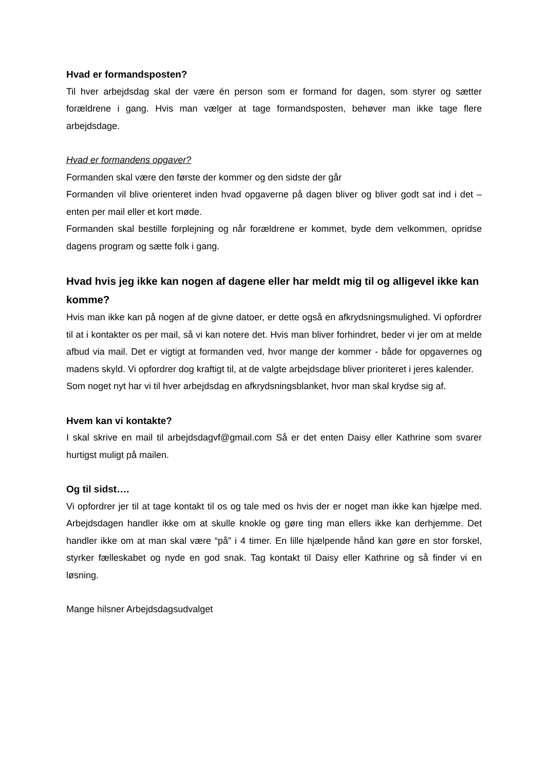Hvad er formandsposten?
Til hver arbejdsdag skal der være én person som er formand for dagen, som styrer og sætter forældrene i gang. Hvis man vælger at tage formandsposten, behøver man ikke tage flere arbejdsdage.
Hvad er formandens opgaver?
Formanden skal være den første der kommer og den sidste der går
Formanden vil blive orienteret inden hvad opgaverne på dagen bliver og bliver godt sat ind i det – enten per mail eller et kort møde.
Formanden skal bestille forplejning og når forældrene er kommet, byde dem velkommen, opridse dagens program og sætte folk i gang.
Hvad hvis jeg ikke kan nogen af dagene eller har meldt mig til og alligevel ikke kan komme?
Hvis man ikke kan på nogen af de givne datoer, er dette også en afkrydsningsmulighed. Vi opfordrer til at i kontakter os per mail, så vi kan notere det. Hvis man bliver forhindret, beder vi jer om at melde afbud via mail. Det er vigtigt at formanden ved, hvor mange der kommer - både for opgavernes og madens skyld. Vi opfordrer dog kraftigt til, at de valgte arbejdsdage bliver prioriteret i jeres kalender.
Som noget nyt har vi til hver arbejdsdag en afkrydsningsblanket, hvor man skal krydse sig af.
Hvem kan vi kontakte?
I skal skrive en mail til arbejdsdagvf@gmail.com Så er det enten Daisy eller Kathrine som svarer hurtigst muligt på mailen.
Og til sidst….
Vi opfordrer jer til at tage kontakt til os og tale med os hvis der er noget man ikke kan hjælpe med. Arbejdsdagen handler ikke om at skulle knokle og gøre ting man ellers ikke kan derhjemme. Det handler ikke om at man skal være “på” i 4 timer. En lille hjælpende hånd kan gøre en stor forskel, styrker fælleskabet og nyde en god snak. Tag kontakt til Daisy eller Kathrine og så finder vi en løsning.
Mange hilsner Arbejdsdagsudvalget